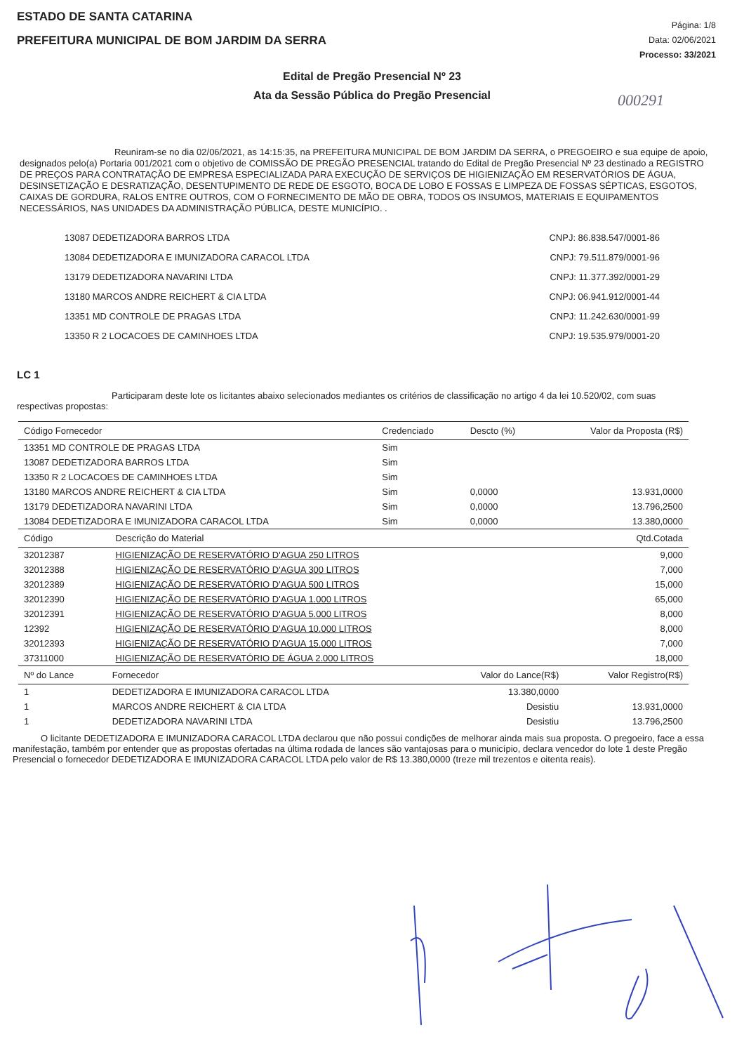ESTADO DE SANTA CATARINA
PREFEITURA MUNICIPAL DE BOM JARDIM DA SERRA
Página: 1/8
Data: 02/06/2021
Processo: 33/2021
Edital de Pregão Presencial Nº 23
Ata da Sessão Pública do Pregão Presencial
000291
Reuniram-se no dia 02/06/2021, as 14:15:35, na PREFEITURA MUNICIPAL DE BOM JARDIM DA SERRA, o PREGOEIRO e sua equipe de apoio, designados pelo(a) Portaria 001/2021 com o objetivo de COMISSÃO DE PREGÃO PRESENCIAL tratando do Edital de Pregão Presencial Nº 23 destinado a REGISTRO DE PREÇOS PARA CONTRATAÇÃO DE EMPRESA ESPECIALIZADA PARA EXECUÇÃO DE SERVIÇOS DE HIGIENIZAÇÃO EM RESERVATÓRIOS DE ÁGUA, DESINSETIZAÇÃO E DESRATIZAÇÃO, DESENTUPIMENTO DE REDE DE ESGOTO, BOCA DE LOBO E FOSSAS E LIMPEZA DE FOSSAS SÉPTICAS, ESGOTOS, CAIXAS DE GORDURA, RALOS ENTRE OUTROS, COM O FORNECIMENTO DE MÃO DE OBRA, TODOS OS INSUMOS, MATERIAIS E EQUIPAMENTOS NECESSÁRIOS, NAS UNIDADES DA ADMINISTRAÇÃO PÚBLICA, DESTE MUNICÍPIO. .
13087 DEDETIZADORA BARROS LTDA CNPJ: 86.838.547/0001-86
13084 DEDETIZADORA E IMUNIZADORA CARACOL LTDA CNPJ: 79.511.879/0001-96
13179 DEDETIZADORA NAVARINI LTDA CNPJ: 11.377.392/0001-29
13180 MARCOS ANDRE REICHERT & CIA LTDA CNPJ: 06.941.912/0001-44
13351 MD CONTROLE DE PRAGAS LTDA CNPJ: 11.242.630/0001-99
13350 R 2 LOCACOES DE CAMINHOES LTDA CNPJ: 19.535.979/0001-20
LC 1
Participaram deste lote os licitantes abaixo selecionados mediantes os critérios de classificação no artigo 4 da lei 10.520/02, com suas respectivas propostas:
| Código Fornecedor | Credenciado | Descto (%) | Valor da Proposta (R$) |
| --- | --- | --- | --- |
| 13351 MD CONTROLE DE PRAGAS LTDA | Sim | | |
| 13087 DEDETIZADORA BARROS LTDA | Sim | | |
| 13350 R 2 LOCACOES DE CAMINHOES LTDA | Sim | | |
| 13180 MARCOS ANDRE REICHERT & CIA LTDA | Sim | 0,0000 | 13.931,0000 |
| 13179 DEDETIZADORA NAVARINI LTDA | Sim | 0,0000 | 13.796,2500 |
| 13084 DEDETIZADORA E IMUNIZADORA CARACOL LTDA | Sim | 0,0000 | 13.380,0000 |
| Código | Descrição do Material | Qtd.Cotada |
| --- | --- | --- |
| 32012387 | HIGIENIZAÇÃO DE RESERVATÓRIO D'AGUA 250 LITROS | 9,000 |
| 32012388 | HIGIENIZAÇÃO DE RESERVATÓRIO D'AGUA 300 LITROS | 7,000 |
| 32012389 | HIGIENIZAÇÃO DE RESERVATÓRIO D'AGUA 500 LITROS | 15,000 |
| 32012390 | HIGIENIZAÇÃO DE RESERVATÓRIO D'AGUA 1.000 LITROS | 65,000 |
| 32012391 | HIGIENIZAÇÃO DE RESERVATÓRIO D'AGUA 5.000 LITROS | 8,000 |
| 12392 | HIGIENIZAÇÃO DE RESERVATÓRIO D'AGUA 10.000 LITROS | 8,000 |
| 32012393 | HIGIENIZAÇÃO DE RESERVATÓRIO D'AGUA 15.000 LITROS | 7,000 |
| 37311000 | HIGIENIZAÇÃO DE RESERVATÓRIO DE ÁGUA 2.000 LITROS | 18,000 |
| Nº do Lance | Fornecedor | Valor do Lance(R$) | Valor Registro(R$) |
| --- | --- | --- | --- |
| 1 | DEDETIZADORA E IMUNIZADORA CARACOL LTDA | 13.380,0000 | |
| 1 | MARCOS ANDRE REICHERT & CIA LTDA | Desistiu | 13.931,0000 |
| 1 | DEDETIZADORA NAVARINI LTDA | Desistiu | 13.796,2500 |
O licitante DEDETIZADORA E IMUNIZADORA CARACOL LTDA declarou que não possui condições de melhorar ainda mais sua proposta. O pregoeiro, face a essa manifestação, também por entender que as propostas ofertadas na última rodada de lances são vantajosas para o município, declara vencedor do lote 1 deste Pregão Presencial o fornecedor DEDETIZADORA E IMUNIZADORA CARACOL LTDA pelo valor de R$ 13.380,0000 (treze mil trezentos e oitenta reais).